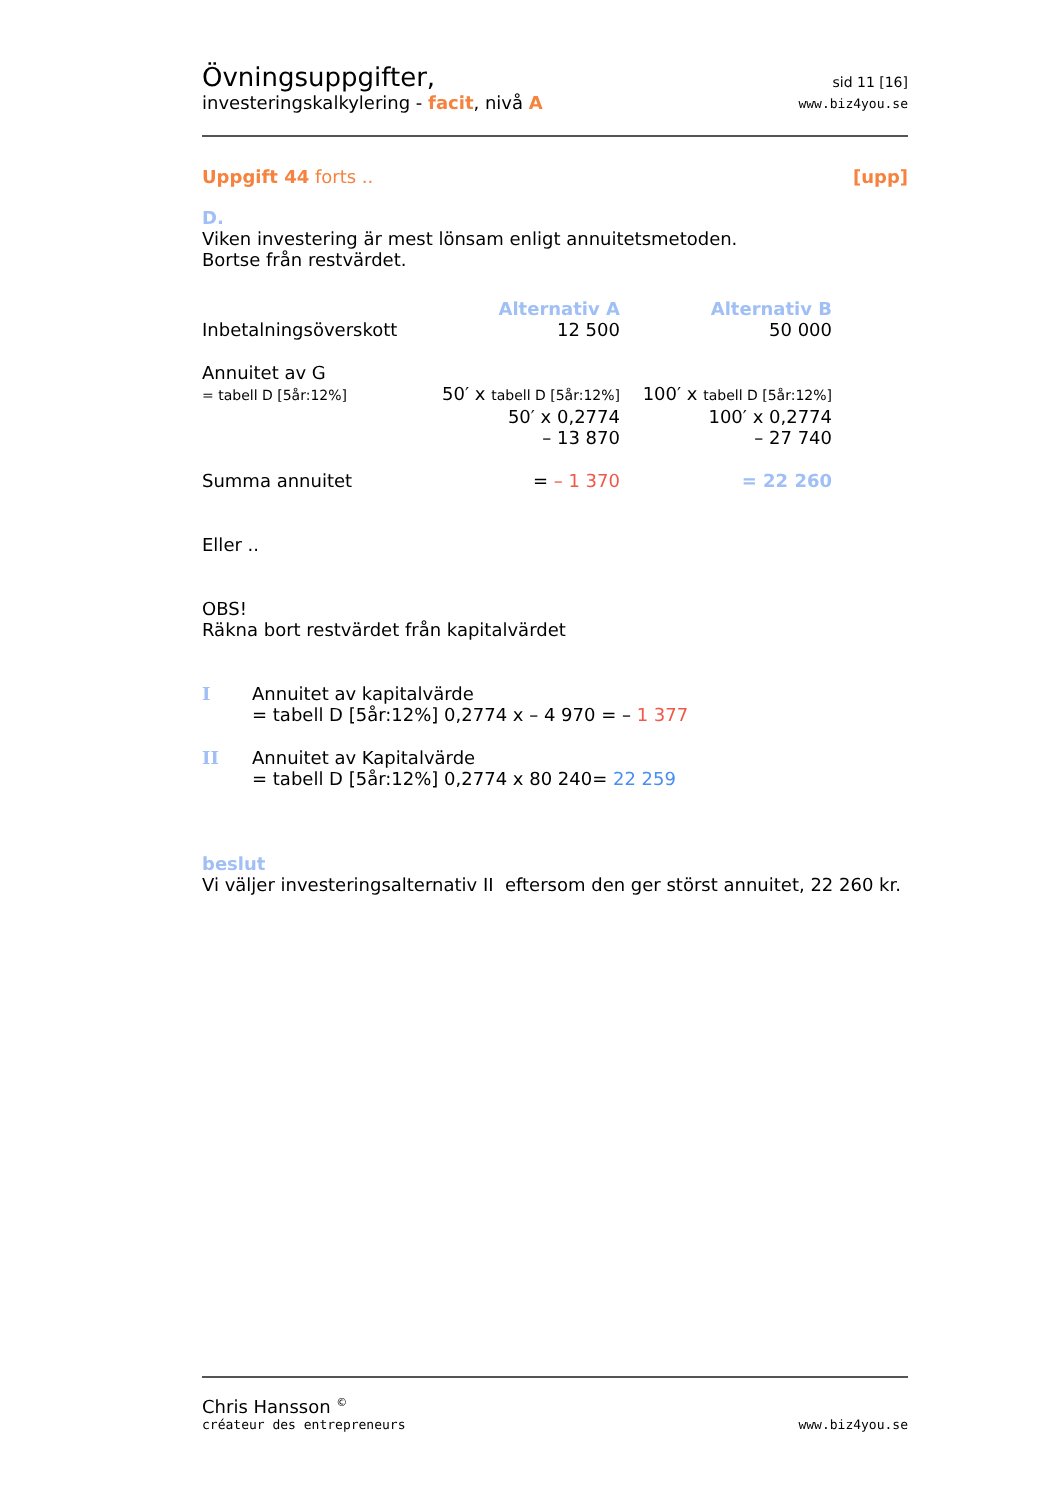Övningsuppgifter,
investeringskalkylering - facit, nivå A
sid 11 [16]
www.biz4you.se
Uppgift 44 forts .. [upp]
D.
Viken investering är mest lönsam enligt annuitetsmetoden.
Bortse från restvärdet.
| | Alternativ A | Alternativ B |
| Inbetalningsöverskott | 12 500 | 50 000 |
| Annuitet av G | | |
| = tabell D [5år:12%] | 50′ x tabell D [5år:12%] | 100′ x tabell D [5år:12%] |
| | 50′ x 0,2774 | 100′ x 0,2774 |
| | – 13 870 | – 27 740 |
| Summa annuitet | = – 1 370 | = 22 260 |
Eller ..
OBS!
Räkna bort restvärdet från kapitalvärdet
| I | Annuitet av kapitalvärde = tabell D [5år:12%] 0,2774 x – 4 970 = – 1 377 |
| II | Annuitet av Kapitalvärde = tabell D [5år:12%] 0,2774 x 80 240= 22 259 |
beslut
Vi väljer investeringsalternativ II eftersom den ger störst annuitet, 22 260 kr.
Chris Hansson <sup>©</sup>
créateur des entrepreneurs
www.biz4you.se